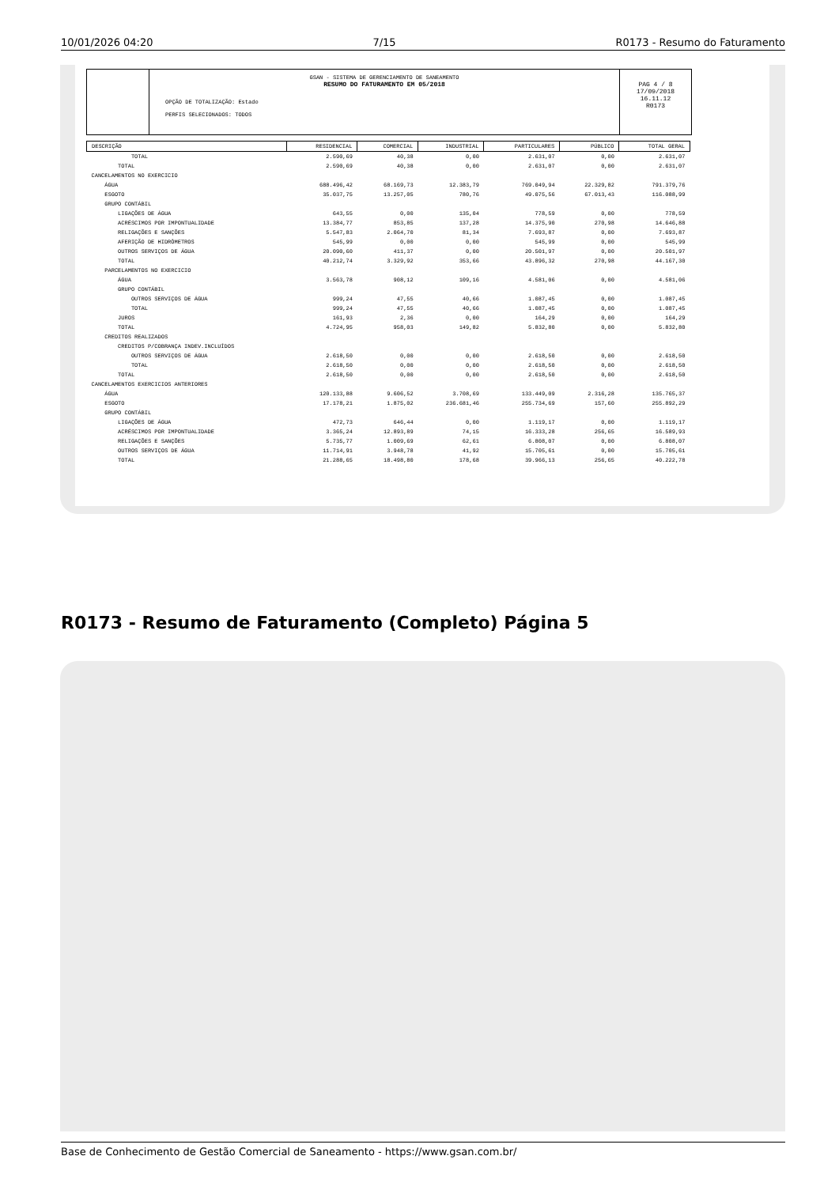10/01/2026 04:20 7/15 R0173 - Resumo do Faturamento
GSAN - SISTEMA DE GERENCIAMENTO DE SANEAMENTO
RESUMO DO FATURAMENTO EM 05/2018
OPÇÃO DE TOTALIZAÇÃO: Estado
PERFIS SELECIONADOS: TODOS
PAG 4 / 8
17/09/2018
16.11.12
R0173
| DESCRIÇÃO | RESIDENCIAL | COMERCIAL | INDUSTRIAL | PARTICULARES | PÚBLICO | TOTAL GERAL |
| --- | --- | --- | --- | --- | --- | --- |
| TOTAL | 2.590,69 | 40,38 | 0,00 | 2.631,07 | 0,00 | 2.631,07 |
| TOTAL | 2.590,69 | 40,38 | 0,00 | 2.631,07 | 0,00 | 2.631,07 |
| CANCELAMENTOS NO EXERCICIO | | | | | | |
| ÁGUA | 688.496,42 | 68.169,73 | 12.383,79 | 769.049,94 | 22.329,82 | 791.379,76 |
| ESGOTO | 35.037,75 | 13.257,05 | 780,76 | 49.075,56 | 67.013,43 | 116.088,99 |
| GRUPO CONTÁBIL | | | | | | |
| LIGAÇÕES DE ÁGUA | 643,55 | 0,00 | 135,04 | 778,59 | 0,00 | 778,59 |
| ACRÉSCIMOS POR IMPONTUALIDADE | 13.384,77 | 853,85 | 137,28 | 14.375,90 | 270,98 | 14.646,88 |
| RELIGAÇÕES E SANÇÕES | 5.547,83 | 2.064,70 | 81,34 | 7.693,87 | 0,00 | 7.693,87 |
| AFERIÇÃO DE HIDRÔMETROS | 545,99 | 0,00 | 0,00 | 545,99 | 0,00 | 545,99 |
| OUTROS SERVIÇOS DE ÁGUA | 20.090,60 | 411,37 | 0,00 | 20.501,97 | 0,00 | 20.501,97 |
| TOTAL | 40.212,74 | 3.329,92 | 353,66 | 43.896,32 | 270,98 | 44.167,30 |
| PARCELAMENTOS NO EXERCICIO | | | | | | |
| ÁGUA | 3.563,78 | 908,12 | 109,16 | 4.581,06 | 0,00 | 4.581,06 |
| GRUPO CONTÁBIL | | | | | | |
| OUTROS SERVIÇOS DE ÁGUA | 999,24 | 47,55 | 40,66 | 1.087,45 | 0,00 | 1.087,45 |
| TOTAL | 999,24 | 47,55 | 40,66 | 1.087,45 | 0,00 | 1.087,45 |
| JUROS | 161,93 | 2,36 | 0,00 | 164,29 | 0,00 | 164,29 |
| TOTAL | 4.724,95 | 958,03 | 149,82 | 5.832,80 | 0,00 | 5.832,80 |
| CREDITOS REALIZADOS | | | | | | |
| CREDITOS P/COBRANÇA INDEV.INCLUÍDOS | | | | | | |
| OUTROS SERVIÇOS DE ÁGUA | 2.618,50 | 0,00 | 0,00 | 2.618,50 | 0,00 | 2.618,50 |
| TOTAL | 2.618,50 | 0,00 | 0,00 | 2.618,50 | 0,00 | 2.618,50 |
| TOTAL | 2.618,50 | 0,00 | 0,00 | 2.618,50 | 0,00 | 2.618,50 |
| CANCELAMENTOS EXERCICIOS ANTERIORES | | | | | | |
| ÁGUA | 120.133,88 | 9.606,52 | 3.708,69 | 133.449,09 | 2.316,28 | 135.765,37 |
| ESGOTO | 17.178,21 | 1.875,02 | 236.681,46 | 255.734,69 | 157,60 | 255.892,29 |
| GRUPO CONTÁBIL | | | | | | |
| LIGAÇÕES DE ÁGUA | 472,73 | 646,44 | 0,00 | 1.119,17 | 0,00 | 1.119,17 |
| ACRÉSCIMOS POR IMPONTUALIDADE | 3.365,24 | 12.893,89 | 74,15 | 16.333,28 | 256,65 | 16.589,93 |
| RELIGAÇÕES E SANÇÕES | 5.735,77 | 1.009,69 | 62,61 | 6.808,07 | 0,00 | 6.808,07 |
| OUTROS SERVIÇOS DE ÁGUA | 11.714,91 | 3.948,78 | 41,92 | 15.705,61 | 0,00 | 15.705,61 |
| TOTAL | 21.288,65 | 18.498,80 | 178,68 | 39.966,13 | 256,65 | 40.222,78 |
R0173 - Resumo de Faturamento (Completo) Página 5
Base de Conhecimento de Gestão Comercial de Saneamento - https://www.gsan.com.br/